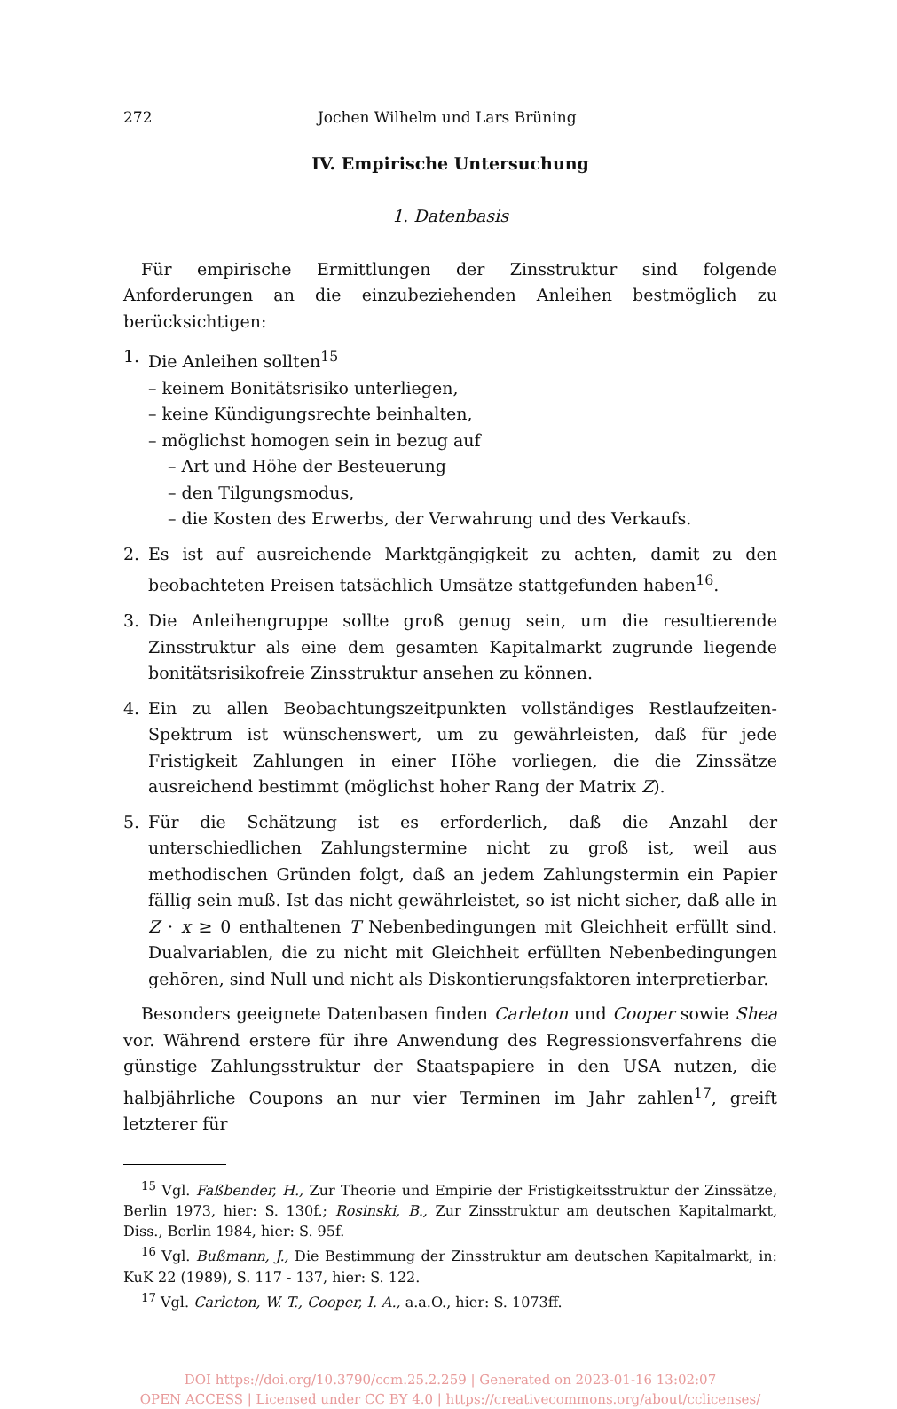272 Jochen Wilhelm und Lars Brüning
IV. Empirische Untersuchung
1. Datenbasis
Für empirische Ermittlungen der Zinsstruktur sind folgende Anforderungen an die einzubeziehenden Anleihen bestmöglich zu berücksichtigen:
1. Die Anleihen sollten<sup>15</sup>
– keinem Bonitätsrisiko unterliegen,
– keine Kündigungsrechte beinhalten,
– möglichst homogen sein in bezug auf
– Art und Höhe der Besteuerung
– den Tilgungsmodus,
– die Kosten des Erwerbs, der Verwahrung und des Verkaufs.
2. Es ist auf ausreichende Marktgängigkeit zu achten, damit zu den beobachteten Preisen tatsächlich Umsätze stattgefunden haben<sup>16</sup>.
3. Die Anleihengruppe sollte groß genug sein, um die resultierende Zinsstruktur als eine dem gesamten Kapitalmarkt zugrunde liegende bonitätsrisikofreie Zinsstruktur ansehen zu können.
4. Ein zu allen Beobachtungszeitpunkten vollständiges Restlaufzeiten-Spektrum ist wünschenswert, um zu gewährleisten, daß für jede Fristigkeit Zahlungen in einer Höhe vorliegen, die die Zinssätze ausreichend bestimmt (möglichst hoher Rang der Matrix Z).
5. Für die Schätzung ist es erforderlich, daß die Anzahl der unterschiedlichen Zahlungstermine nicht zu groß ist, weil aus methodischen Gründen folgt, daß an jedem Zahlungstermin ein Papier fällig sein muß. Ist das nicht gewährleistet, so ist nicht sicher, daß alle in Z · x ≥ 0 enthaltenen T Nebenbedingungen mit Gleichheit erfüllt sind. Dualvariablen, die zu nicht mit Gleichheit erfüllten Nebenbedingungen gehören, sind Null und nicht als Diskontierungsfaktoren interpretierbar.
Besonders geeignete Datenbasen finden Carleton und Cooper sowie Shea vor. Während erstere für ihre Anwendung des Regressionsverfahrens die günstige Zahlungsstruktur der Staatspapiere in den USA nutzen, die halbjährliche Coupons an nur vier Terminen im Jahr zahlen<sup>17</sup>, greift letzterer für
<sup>15</sup> Vgl. Faßbender, H., Zur Theorie und Empirie der Fristigkeitsstruktur der Zinssätze, Berlin 1973, hier: S. 130f.; Rosinski, B., Zur Zinsstruktur am deutschen Kapitalmarkt, Diss., Berlin 1984, hier: S. 95f.
<sup>16</sup> Vgl. Bußmann, J., Die Bestimmung der Zinsstruktur am deutschen Kapitalmarkt, in: KuK 22 (1989), S. 117 - 137, hier: S. 122.
<sup>17</sup> Vgl. Carleton, W. T., Cooper, I. A., a.a.O., hier: S. 1073ff.
DOI https://doi.org/10.3790/ccm.25.2.259 | Generated on 2023-01-16 13:02:07
OPEN ACCESS | Licensed under CC BY 4.0 | https://creativecommons.org/about/cclicenses/